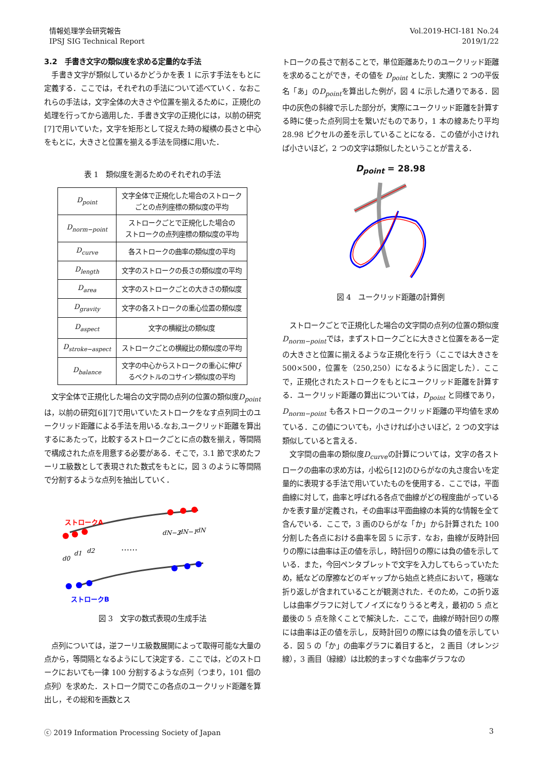情報処理学会研究報告
IPSJ SIG Technical Report
Vol.2019-HCI-181 No.24
2019/1/22
3.2　手書き文字の類似度を求める定量的な手法
　手書き文字が類似しているかどうかを表 1 に示す手法をもとに定義する．ここでは，それぞれの手法について述べていく．なおこれらの手法は，文字全体の大きさや位置を揃えるために，正規化の処理を行ってから適用した．手書き文字の正規化には，以前の研究[7]で用いていた，文字を矩形として捉えた時の縦横の長さと中心をもとに，大きさと位置を揃える手法を同様に用いた．
表 1　類似度を測るためのそれぞれの手法
| D<sub>point</sub> | 文字全体で正規化した場合のストローク ごとの点列座標の類似度の平均 |
| D<sub>norm−point</sub> | ストロークごとで正規化した場合の ストロークの点列座標の類似度の平均 |
| D<sub>curve</sub> | 各ストロークの曲率の類似度の平均 |
| D<sub>length</sub> | 文字のストロークの長さの類似度の平均 |
| D<sub>area</sub> | 文字のストロークごとの大きさの類似度 |
| D<sub>gravity</sub> | 文字の各ストロークの重心位置の類似度 |
| D<sub>aspect</sub> | 文字の横縦比の類似度 |
| D<sub>stroke−aspect</sub> | ストロークごとの横縦比の類似度の平均 |
| D<sub>balance</sub> | 文字の中心からストロークの重心に伸び るベクトルのコサイン類似度の平均 |
　文字全体で正規化した場合の文字間の点列の位置の類似度D<sub>point</sub>は，以前の研究[6][7]で用いていたストロークをなす点列同士のユークリッド距離による手法を用いる.なお,ユークリッド距離を算出するにあたって，比較するストロークごとに点の数を揃え，等間隔で構成された点を用意する必要がある．そこで，3.1 節で求めたフーリエ級数として表現された数式をもとに，図 3 のように等間隔で分割するような点列を抽出していく．
ストロークA
ストロークB
……
d0
d1
d2
dN−2
dN−1
dN
図 3　文字の数式表現の生成手法
　点列については，逆フーリエ級数展開によって取得可能な大量の点から，等間隔となるようにして決定する．ここでは，どのストロークにおいても一律 100 分割するような点列（つまり，101 個の点列）を求めた．ストローク間でこの各点のユークリッド距離を算出し，その総和を画数とス
トロークの長さで割ることで，単位距離あたりのユークリッド距離を求めることができ，その値を D<sub>point</sub> とした．実際に 2 つの平仮名「あ」のD<sub>point</sub>を算出した例が，図 4 に示した通りである．図中の灰色の斜線で示した部分が，実際にユークリッド距離を計算する時に使った点列同士を繋いだものであり，1 本の線あたり平均 28.98 ピクセルの差を示していることになる．この値が小さければ小さいほど，2 つの文字は類似したということが言える．
D<sub>point</sub> = 28.98
図 4　ユークリッド距離の計算例
　ストロークごとで正規化した場合の文字間の点列の位置の類似度D<sub>norm−point</sub>では，まずストロークごとに大きさと位置をある一定の大きさと位置に揃えるような正規化を行う（ここでは大きさを 500×500，位置を（250,250）になるように固定した）．ここで，正規化されたストロークをもとにユークリッド距離を計算する．ユークリッド距離の算出については，D<sub>point</sub> と同様であり，D<sub>norm−point</sub> も各ストロークのユークリッド距離の平均値を求めている．この値についても，小さければ小さいほど，2 つの文字は類似していると言える．
　文字間の曲率の類似度D<sub>curve</sub>の計算については，文字の各ストロークの曲率の求め方は，小松ら[12]のひらがなの丸さ度合いを定量的に表現する手法で用いていたものを使用する．ここでは，平面曲線に対して，曲率と呼ばれる各点で曲線がどの程度曲がっているかを表す量が定義され，その曲率は平面曲線の本質的な情報を全て含んでいる．ここで，3 画のひらがな「か」から計算された 100 分割した各点における曲率を図 5 に示す．なお，曲線が反時計回りの際には曲率は正の値を示し，時計回りの際には負の値を示している．また，今回ペンタブレットで文字を入力してもらっていたため，紙などの摩擦などのギャップから始点と終点において，極端な折り返しが含まれていることが観測された．そのため，この折り返しは曲率グラフに対してノイズになりうると考え，最初の 5 点と最後の 5 点を除くことで解決した．ここで，曲線が時計回りの際には曲率は正の値を示し，反時計回りの際には負の値を示している．図 5 の「か」の曲率グラフに着目すると， 2 画目（オレンジ線），3 画目（緑線）は比較的まっすぐな曲率グラフなの
ⓒ 2019 Information Processing Society of Japan
3